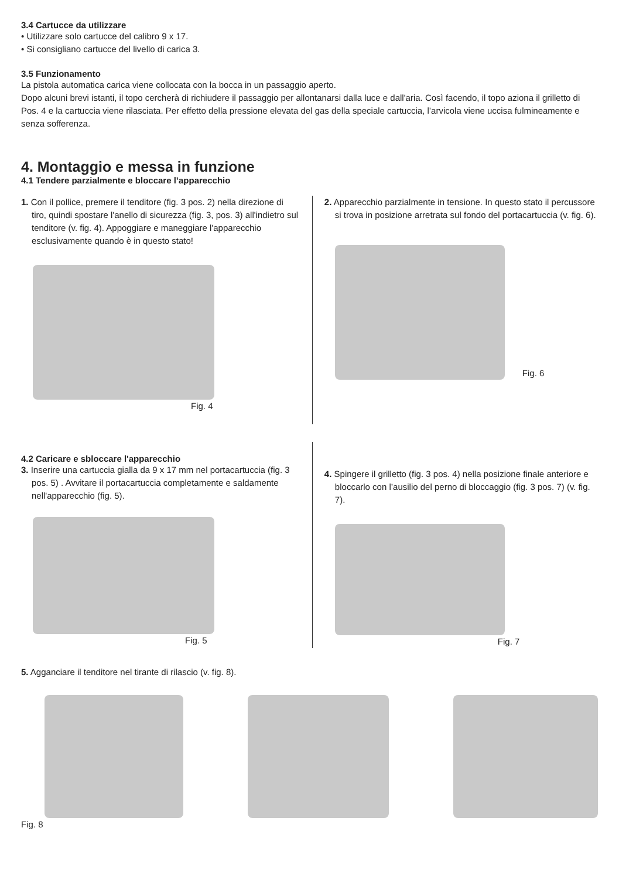3.4 Cartucce da utilizzare
• Utilizzare solo cartucce del calibro 9 x 17.
• Si consigliano cartucce del livello di carica 3.
3.5 Funzionamento
La pistola automatica carica viene collocata con la bocca in un passaggio aperto.
Dopo alcuni brevi istanti, il topo cercherà di richiudere il passaggio per allontanarsi dalla luce e dall'aria. Così facendo, il topo aziona il grilletto di Pos. 4 e la cartuccia viene rilasciata. Per effetto della pressione elevata del gas della speciale cartuccia, l’arvicola viene uccisa fulmineamente e senza sofferenza.
4. Montaggio e messa in funzione
4.1 Tendere parzialmente e bloccare l’apparecchio
1. Con il pollice, premere il tenditore (fig. 3 pos. 2) nella direzione di tiro, quindi spostare l'anello di sicurezza (fig. 3, pos. 3) all'indietro sul tenditore (v. fig. 4). Appoggiare e maneggiare l'apparecchio esclusivamente quando è in questo stato!
Fig. 4
2. Apparecchio parzialmente in tensione. In questo stato il percussore si trova in posizione arretrata sul fondo del portacartuccia (v. fig. 6).
Fig. 6
4.2 Caricare e sbloccare l'apparecchio
3. Inserire una cartuccia gialla da 9 x 17 mm nel portacartuccia (fig. 3 pos. 5) . Avvitare il portacartuccia completamente e saldamente nell'apparecchio (fig. 5).
Fig. 5
4. Spingere il grilletto (fig. 3 pos. 4) nella posizione finale anteriore e bloccarlo con l’ausilio del perno di bloccaggio (fig. 3 pos. 7) (v. fig. 7).
Fig. 7
5. Agganciare il tenditore nel tirante di rilascio (v. fig. 8).
Fig. 8